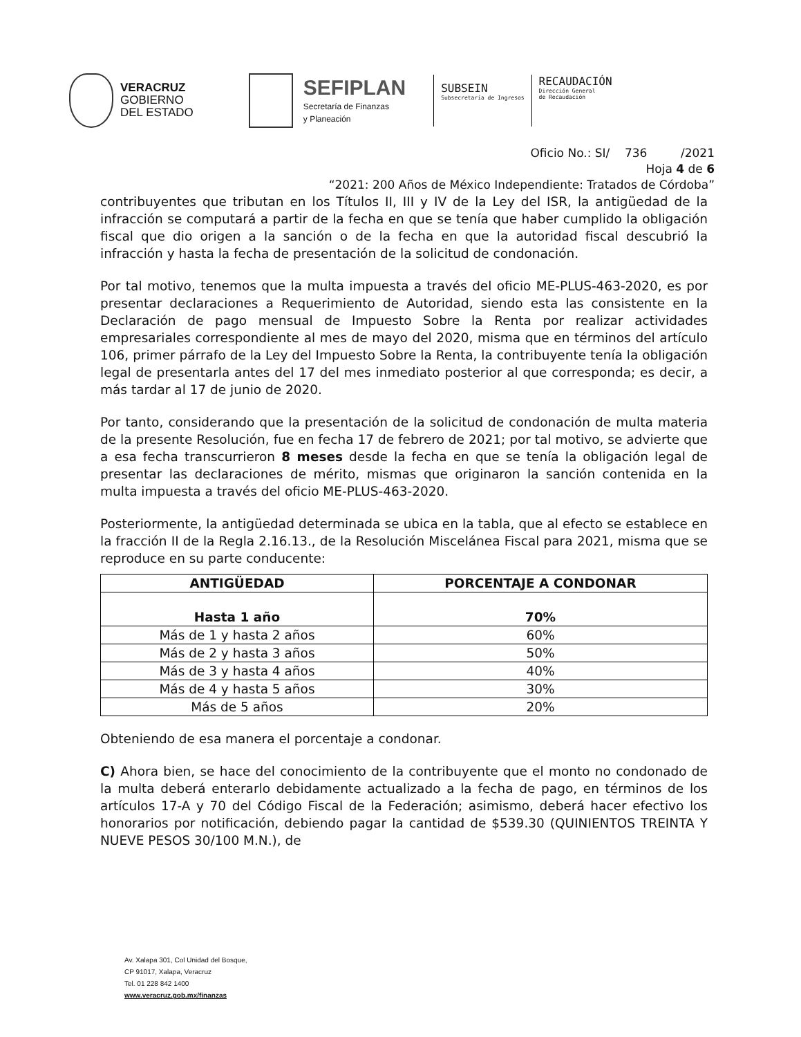VERACRUZ
GOBIERNO
DEL ESTADO
SEFIPLAN
Secretaría de Finanzas
y Planeación
SUBSEIN
Subsecretaría de Ingresos
RECAUDACIÓN
Dirección General
de Recaudación
Oficio No.: SI/ 736 /2021
Hoja 4 de 6
“2021: 200 Años de México Independiente: Tratados de Córdoba”
contribuyentes que tributan en los Títulos II, III y IV de la Ley del ISR, la antigüedad de la infracción se computará a partir de la fecha en que se tenía que haber cumplido la obligación fiscal que dio origen a la sanción o de la fecha en que la autoridad fiscal descubrió la infracción y hasta la fecha de presentación de la solicitud de condonación.
Por tal motivo, tenemos que la multa impuesta a través del oficio ME-PLUS-463-2020, es por presentar declaraciones a Requerimiento de Autoridad, siendo esta las consistente en la Declaración de pago mensual de Impuesto Sobre la Renta por realizar actividades empresariales correspondiente al mes de mayo del 2020, misma que en términos del artículo 106, primer párrafo de la Ley del Impuesto Sobre la Renta, la contribuyente tenía la obligación legal de presentarla antes del 17 del mes inmediato posterior al que corresponda; es decir, a más tardar al 17 de junio de 2020.
Por tanto, considerando que la presentación de la solicitud de condonación de multa materia de la presente Resolución, fue en fecha 17 de febrero de 2021; por tal motivo, se advierte que a esa fecha transcurrieron 8 meses desde la fecha en que se tenía la obligación legal de presentar las declaraciones de mérito, mismas que originaron la sanción contenida en la multa impuesta a través del oficio ME-PLUS-463-2020.
Posteriormente, la antigüedad determinada se ubica en la tabla, que al efecto se establece en la fracción II de la Regla 2.16.13., de la Resolución Miscelánea Fiscal para 2021, misma que se reproduce en su parte conducente:
| ANTIGÜEDAD | PORCENTAJE A CONDONAR |
| --- | --- |
| Hasta 1 año | 70% |
| Más de 1 y hasta 2 años | 60% |
| Más de 2 y hasta 3 años | 50% |
| Más de 3 y hasta 4 años | 40% |
| Más de 4 y hasta 5 años | 30% |
| Más de 5 años | 20% |
Obteniendo de esa manera el porcentaje a condonar.
C) Ahora bien, se hace del conocimiento de la contribuyente que el monto no condonado de la multa deberá enterarlo debidamente actualizado a la fecha de pago, en términos de los artículos 17-A y 70 del Código Fiscal de la Federación; asimismo, deberá hacer efectivo los honorarios por notificación, debiendo pagar la cantidad de $539.30 (QUINIENTOS TREINTA Y NUEVE PESOS 30/100 M.N.), de
Av. Xalapa 301, Col Unidad del Bosque,
CP 91017, Xalapa, Veracruz
Tel. 01 228 842 1400
www.veracruz.gob.mx/finanzas